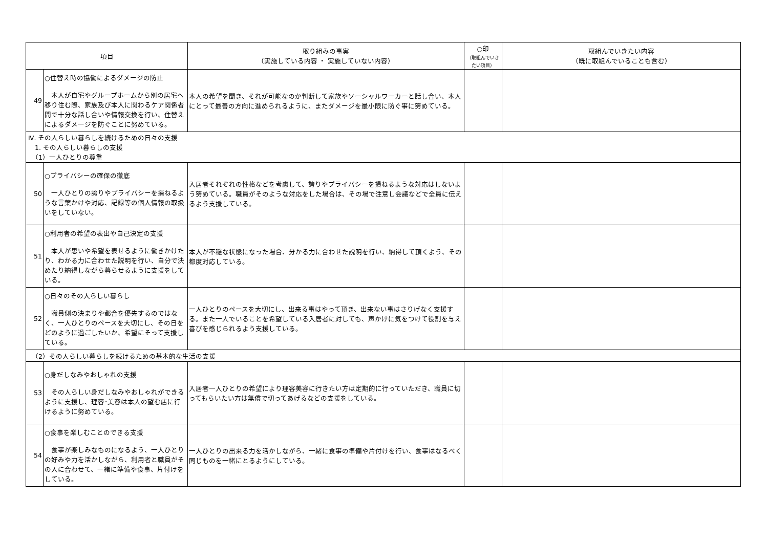| 項目 | | 取り組みの事実 （実施している内容 ・ 実施していない内容） | ○印 （取組んでいきたい項目） | 取組んでいきたい内容 （既に取組んでいることも含む） |
| --- | --- | --- | --- | --- |
| 49 | ○住替え時の協働によるダメージの防止 本人が自宅やグループホームから別の居宅へ移り住む際、家族及び本人に関わるケア関係者間で十分な話し合いや情報交換を行い、住替えによるダメージを防ぐことに努めている。 | 本人の希望を聞き、それが可能なのか判断して家族やソーシャルワーカーと話し合い、本人にとって最善の方向に進められるように、またダメージを最小限に防ぐ事に努めている。 | | |
| Ⅳ. その人らしい暮らしを続けるための日々の支援 1. その人らしい暮らしの支援 （1）一人ひとりの尊重 | | | | |
| 50 | ○プライバシーの確保の徹底 一人ひとりの誇りやプライバシーを損ねるような言葉かけや対応、記録等の個人情報の取扱いをしていない。 | 入居者それぞれの性格などを考慮して、誇りやプライバシーを損ねるような対応はしないよう努めている。職員がそのような対応をした場合は、その場で注意し会議などで全員に伝えるよう支援している。 | | |
| 51 | ○利用者の希望の表出や自己決定の支援 本人が思いや希望を表せるように働きかけたり、わかる力に合わせた説明を行い、自分で決めたり納得しながら暮らせるように支援をしている。 | 本人が不穏な状態になった場合、分かる力に合わせた説明を行い、納得して頂くよう、その都度対応している。 | | |
| 52 | ○日々のその人らしい暮らし 職員側の決まりや都合を優先するのではなく、一人ひとりのペースを大切にし、その日をどのように過ごしたいか、希望にそって支援している。 | 一人ひとりのペースを大切にし、出来る事はやって頂き、出来ない事はさりげなく支援する。また一人でいることを希望している入居者に対しても、声かけに気をつけて役割を与え喜びを感じられるよう支援している。 | | |
| （2）その人らしい暮らしを続けるための基本的な生活の支援 | | | | |
| 53 | ○身だしなみやおしゃれの支援 その人らしい身だしなみやおしゃれができるように支援し、理容･美容は本人の望む店に行けるように努めている。 | 入居者一人ひとりの希望により理容美容に行きたい方は定期的に行っていただき、職員に切ってもらいたい方は無償で切ってあげるなどの支援をしている。 | | |
| 54 | ○食事を楽しむことのできる支援 食事が楽しみなものになるよう、一人ひとりの好みや力を活かしながら、利用者と職員がその人に合わせて、一緒に準備や食事、片付けをしている。 | 一人ひとりの出来る力を活かしながら、一緒に食事の準備や片付けを行い、食事はなるべく同じものを一緒にとるようにしている。 | | |